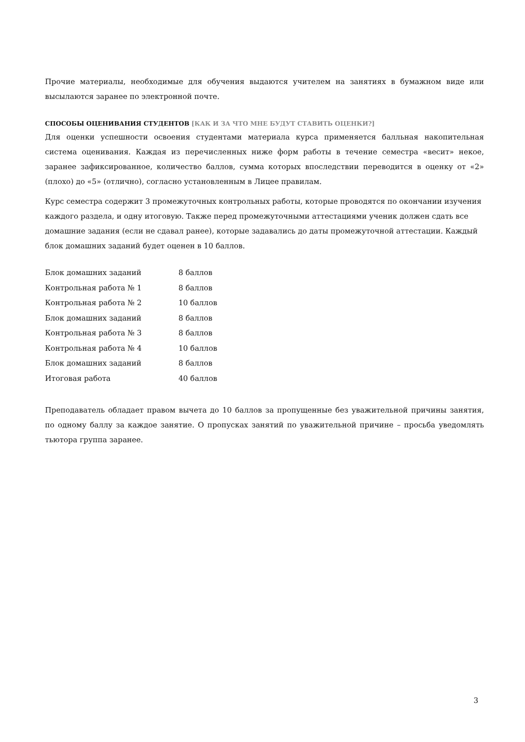Прочие материалы, необходимые для обучения выдаются учителем на занятиях в бумажном виде или высылаются заранее по электронной почте.
СПОСОБЫ ОЦЕНИВАНИЯ СТУДЕНТОВ [КАК И ЗА ЧТО МНЕ БУДУТ СТАВИТЬ ОЦЕНКИ?]
Для оценки успешности освоения студентами материала курса применяется балльная накопительная система оценивания. Каждая из перечисленных ниже форм работы в течение семестра «весит» некое, заранее зафиксированное, количество баллов, сумма которых впоследствии переводится в оценку от «2» (плохо) до «5» (отлично), согласно установленным в Лицее правилам.
Курс семестра содержит 3 промежуточных контрольных работы, которые проводятся по окончании изучения каждого раздела, и одну итоговую. Также перед промежуточными аттестациями ученик должен сдать все домашние задания (если не сдавал ранее), которые задавались до даты промежуточной аттестации. Каждый блок домашних заданий будет оценен в 10 баллов.
| Блок домашних заданий | 8 баллов |
| Контрольная работа № 1 | 8 баллов |
| Контрольная работа № 2 | 10 баллов |
| Блок домашних заданий | 8 баллов |
| Контрольная работа № 3 | 8 баллов |
| Контрольная работа № 4 | 10 баллов |
| Блок домашних заданий | 8 баллов |
| Итоговая работа | 40 баллов |
Преподаватель обладает правом вычета до 10 баллов за пропущенные без уважительной причины занятия, по одному баллу за каждое занятие. О пропусках занятий по уважительной причине – просьба уведомлять тьютора группа заранее.
3